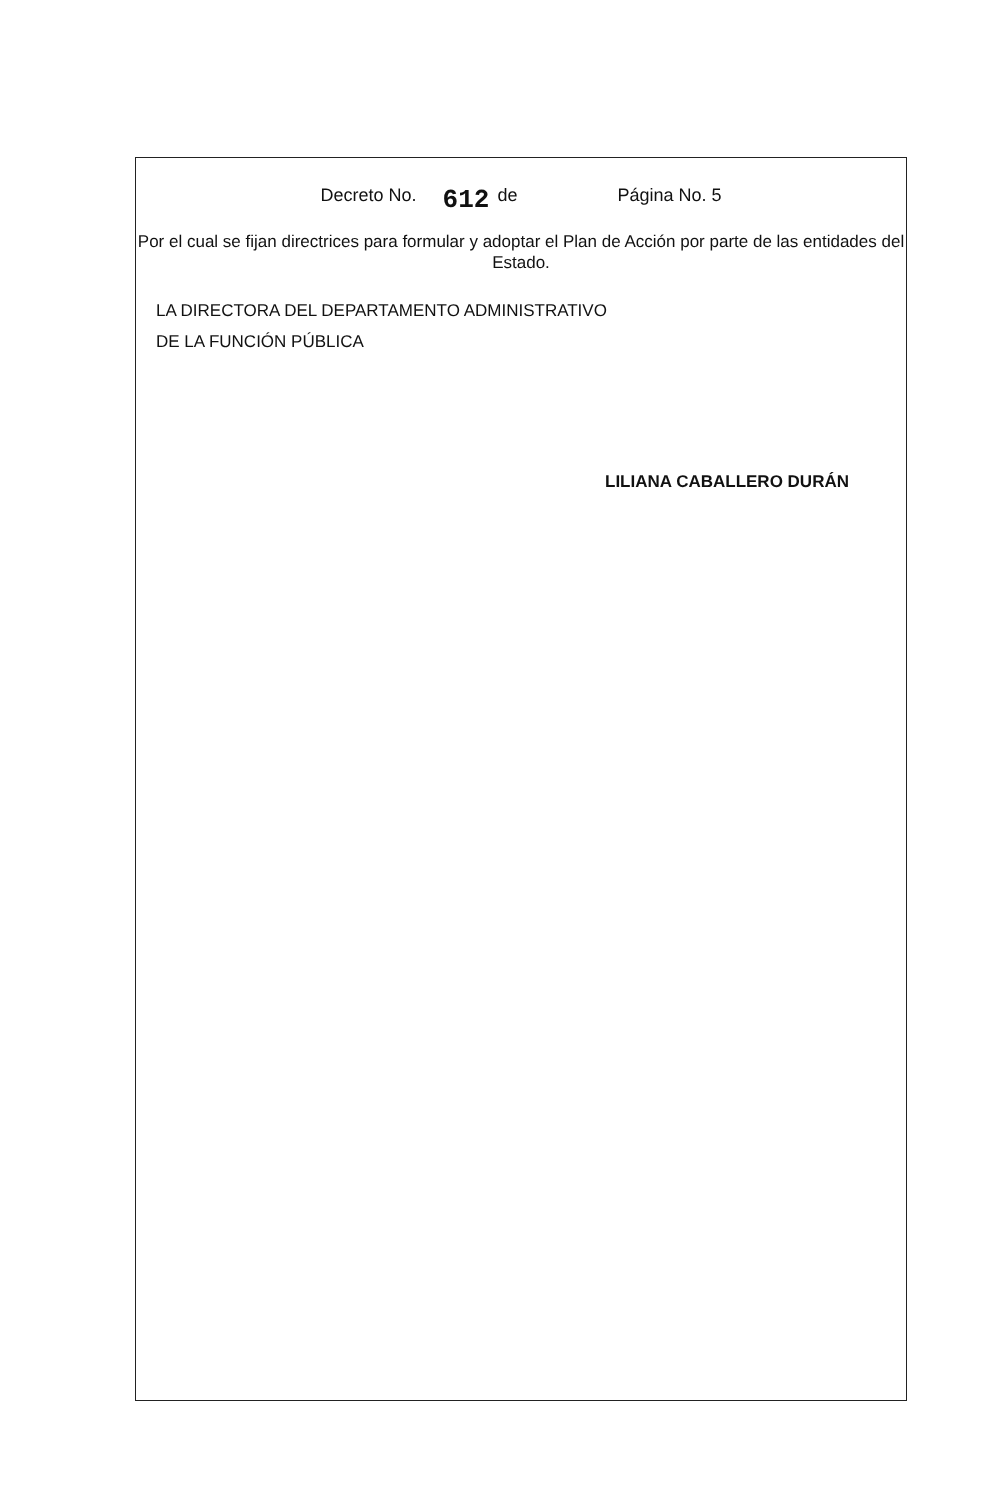Decreto No. 612 de Página No. 5
Por el cual se fijan directrices para formular y adoptar el Plan de Acción por parte de las entidades del Estado.
LA DIRECTORA DEL DEPARTAMENTO ADMINISTRATIVO
DE LA FUNCIÓN PÚBLICA
LILIANA CABALLERO DURÁN